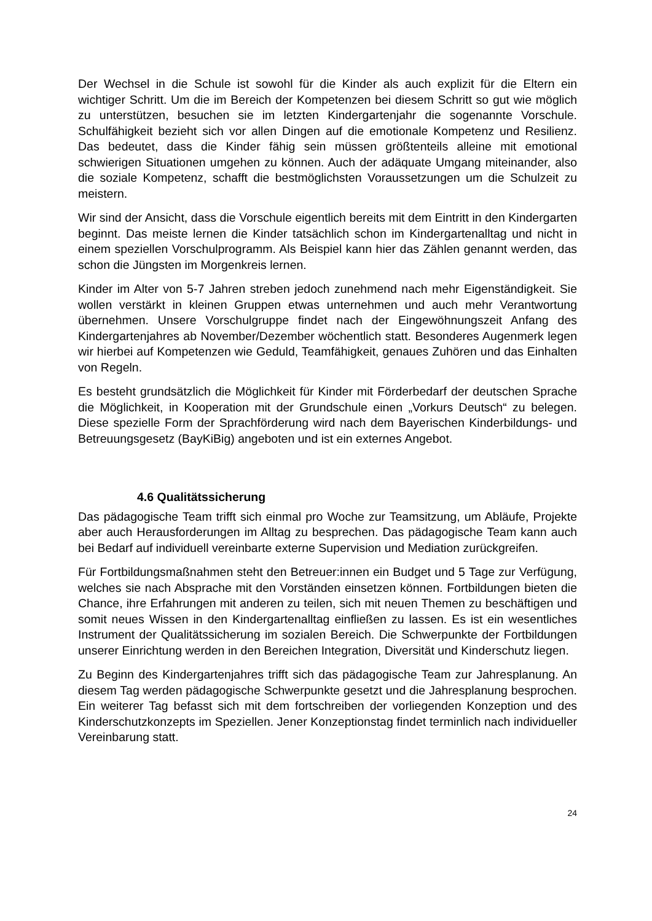Der Wechsel in die Schule ist sowohl für die Kinder als auch explizit für die Eltern ein wichtiger Schritt. Um die im Bereich der Kompetenzen bei diesem Schritt so gut wie möglich zu unterstützen, besuchen sie im letzten Kindergartenjahr die sogenannte Vorschule. Schulfähigkeit bezieht sich vor allen Dingen auf die emotionale Kompetenz und Resilienz. Das bedeutet, dass die Kinder fähig sein müssen größtenteils alleine mit emotional schwierigen Situationen umgehen zu können. Auch der adäquate Umgang miteinander, also die soziale Kompetenz, schafft die bestmöglichsten Voraussetzungen um die Schulzeit zu meistern.
Wir sind der Ansicht, dass die Vorschule eigentlich bereits mit dem Eintritt in den Kindergarten beginnt. Das meiste lernen die Kinder tatsächlich schon im Kindergartenalltag und nicht in einem speziellen Vorschulprogramm. Als Beispiel kann hier das Zählen genannt werden, das schon die Jüngsten im Morgenkreis lernen.
Kinder im Alter von 5-7 Jahren streben jedoch zunehmend nach mehr Eigenständigkeit. Sie wollen verstärkt in kleinen Gruppen etwas unternehmen und auch mehr Verantwortung übernehmen. Unsere Vorschulgruppe findet nach der Eingewöhnungszeit Anfang des Kindergartenjahres ab November/Dezember wöchentlich statt. Besonderes Augenmerk legen wir hierbei auf Kompetenzen wie Geduld, Teamfähigkeit, genaues Zuhören und das Einhalten von Regeln.
Es besteht grundsätzlich die Möglichkeit für Kinder mit Förderbedarf der deutschen Sprache die Möglichkeit, in Kooperation mit der Grundschule einen „Vorkurs Deutsch“ zu belegen. Diese spezielle Form der Sprachförderung wird nach dem Bayerischen Kinderbildungs- und Betreuungsgesetz (BayKiBig) angeboten und ist ein externes Angebot.
4.6 Qualitätssicherung
Das pädagogische Team trifft sich einmal pro Woche zur Teamsitzung, um Abläufe, Projekte aber auch Herausforderungen im Alltag zu besprechen. Das pädagogische Team kann auch bei Bedarf auf individuell vereinbarte externe Supervision und Mediation zurückgreifen.
Für Fortbildungsmaßnahmen steht den Betreuer:innen ein Budget und 5 Tage zur Verfügung, welches sie nach Absprache mit den Vorständen einsetzen können. Fortbildungen bieten die Chance, ihre Erfahrungen mit anderen zu teilen, sich mit neuen Themen zu beschäftigen und somit neues Wissen in den Kindergartenalltag einfließen zu lassen. Es ist ein wesentliches Instrument der Qualitätssicherung im sozialen Bereich. Die Schwerpunkte der Fortbildungen unserer Einrichtung werden in den Bereichen Integration, Diversität und Kinderschutz liegen.
Zu Beginn des Kindergartenjahres trifft sich das pädagogische Team zur Jahresplanung. An diesem Tag werden pädagogische Schwerpunkte gesetzt und die Jahresplanung besprochen. Ein weiterer Tag befasst sich mit dem fortschreiben der vorliegenden Konzeption und des Kinderschutzkonzepts im Speziellen. Jener Konzeptionstag findet terminlich nach individueller Vereinbarung statt.
24